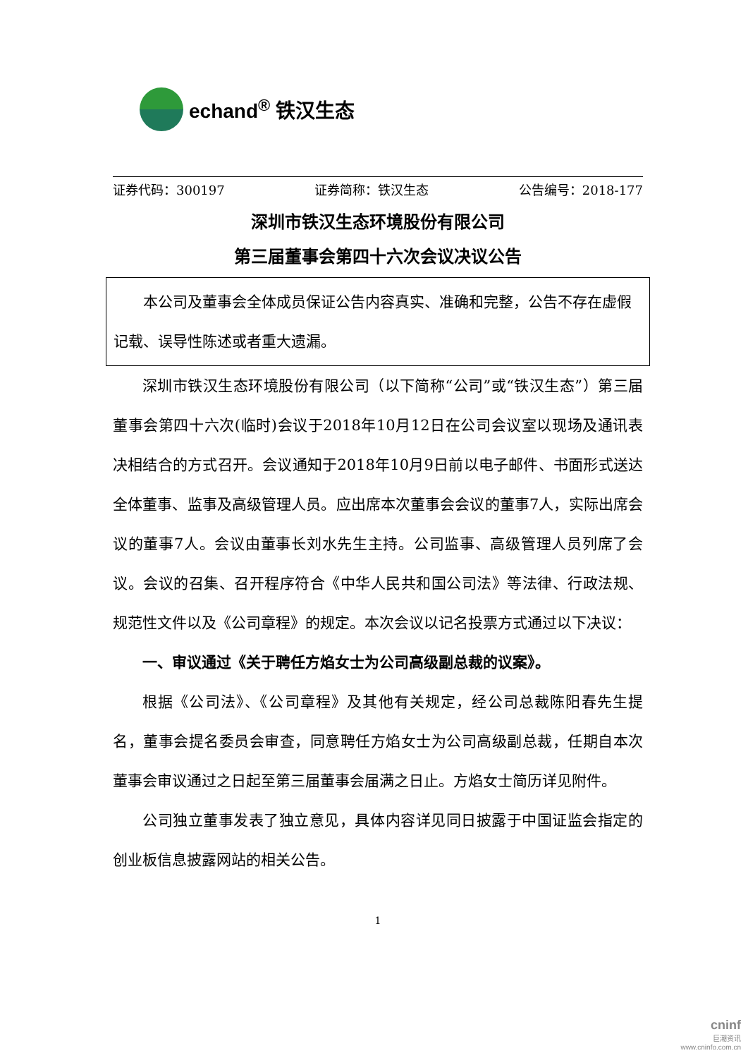echand<sup>®</sup> 铁汉生态
证券代码：300197 证券简称：铁汉生态 公告编号：2018-177
深圳市铁汉生态环境股份有限公司
第三届董事会第四十六次会议决议公告
本公司及董事会全体成员保证公告内容真实、准确和完整，公告不存在虚假记载、误导性陈述或者重大遗漏。
深圳市铁汉生态环境股份有限公司（以下简称“公司”或“铁汉生态”）第三届董事会第四十六次(临时)会议于2018年10月12日在公司会议室以现场及通讯表决相结合的方式召开。会议通知于2018年10月9日前以电子邮件、书面形式送达全体董事、监事及高级管理人员。应出席本次董事会会议的董事7人，实际出席会议的董事7人。会议由董事长刘水先生主持。公司监事、高级管理人员列席了会议。会议的召集、召开程序符合《中华人民共和国公司法》等法律、行政法规、规范性文件以及《公司章程》的规定。本次会议以记名投票方式通过以下决议：
一、审议通过《关于聘任方焰女士为公司高级副总裁的议案》。
根据《公司法》、《公司章程》及其他有关规定，经公司总裁陈阳春先生提名，董事会提名委员会审查，同意聘任方焰女士为公司高级副总裁，任期自本次董事会审议通过之日起至第三届董事会届满之日止。方焰女士简历详见附件。
公司独立董事发表了独立意见，具体内容详见同日披露于中国证监会指定的创业板信息披露网站的相关公告。
1
cninf
巨潮资讯
www.cninfo.com.cn